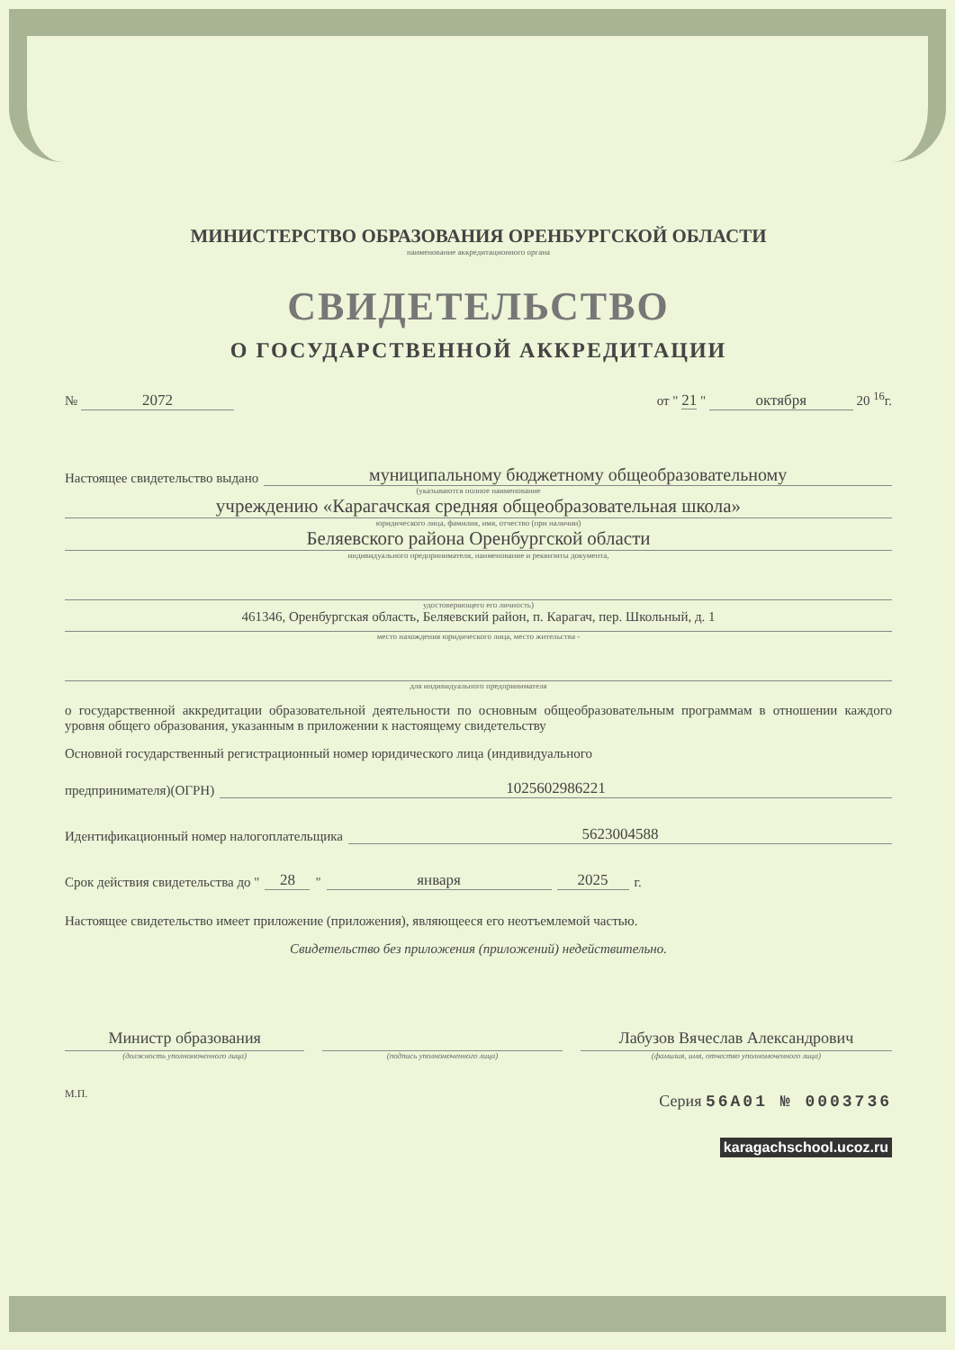МИНИСТЕРСТВО ОБРАЗОВАНИЯ ОРЕНБУРГСКОЙ ОБЛАСТИ
наименование аккредитационного органа
СВИДЕТЕЛЬСТВО
О ГОСУДАРСТВЕННОЙ АККРЕДИТАЦИИ
№ 2072 от " 21 " октября 20 <sup>16</sup>г.
Настоящее свидетельство выдано муниципальному бюджетному общеобразовательному
(указываются полное наименование
учреждению «Карагачская средняя общеобразовательная школа»
юридического лица, фамилия, имя, отчество (при наличии)
Беляевского района Оренбургской области
индивидуального предпринимателя, наименование и реквизиты документа,
удостоверяющего его личность)
461346, Оренбургская область, Беляевский район, п. Карагач, пер. Школьный, д. 1
место нахождения юридического лица, место жительства -
для индивидуального предпринимателя
о государственной аккредитации образовательной деятельности по основным общеобразовательным программам в отношении каждого уровня общего образования, указанным в приложении к настоящему свидетельству
Основной государственный регистрационный номер юридического лица (индивидуального
предпринимателя)(ОГРН) 1025602986221
Идентификационный номер налогоплательщика 5623004588
Срок действия свидетельства до " 28 " января 2025 г.
Настоящее свидетельство имеет приложение (приложения), являющееся его неотъемлемой частью.
Свидетельство без приложения (приложений) недействительно.
Министр образования
(должность уполномоченного лица)
(подпись уполномоченного лица)
Лабузов Вячеслав Александрович
(фамилия, имя, отчество уполномоченного лица)
М.П.
Серия 56А01 № 0003736
karagachschool.ucoz.ru